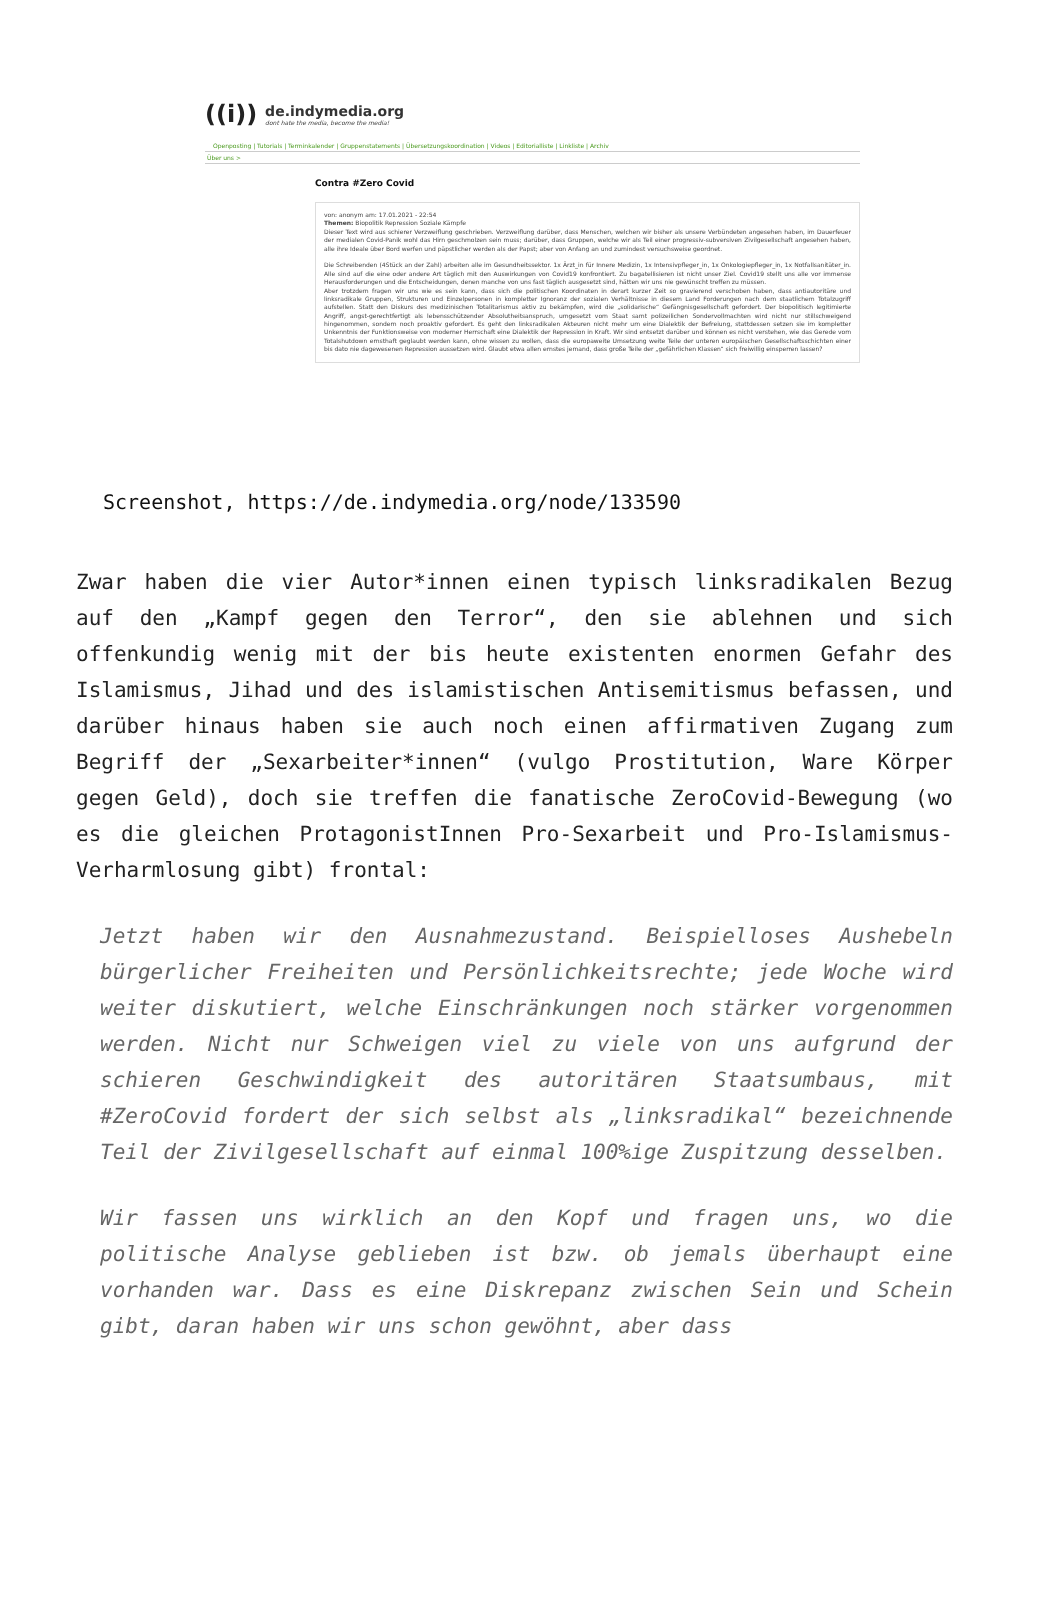((i))
de.indymedia.org
dont hate the media, become the media!
Openposting | Tutorials | Terminkalender | Gruppenstatements | Übersetzungskoordination | Videos | Editorialliste | Linkliste | Archiv
Über uns >
Contra #Zero Covid
von: anonym am: 17.01.2021 - 22:54
Themen: Biopolitik Repression Soziale Kämpfe
Dieser Text wird aus schierer Verzweiflung geschrieben. Verzweiflung darüber, dass Menschen, welchen wir bisher als unsere Verbündeten angesehen haben, im Dauerfeuer der medialen Covid-Panik wohl das Hirn geschmolzen sein muss; darüber, dass Gruppen, welche wir als Teil einer progressiv-subversiven Zivilgesellschaft angesehen haben, alle ihre Ideale über Bord werfen und päpstlicher werden als der Papst; aber von Anfang an und zumindest versuchsweise geordnet.
Die Schreibenden (4Stück an der Zahl) arbeiten alle im Gesundheitssektor. 1x Ärzt_in für Innere Medizin, 1x Intensivpfleger_in, 1x Onkologiepfleger_in, 1x Notfallsanitäter_in. Alle sind auf die eine oder andere Art täglich mit den Auswirkungen von Covid19 konfrontiert. Zu bagatellisieren ist nicht unser Ziel. Covid19 stellt uns alle vor immense Herausforderungen und die Entscheidungen, denen manche von uns fast täglich ausgesetzt sind, hätten wir uns nie gewünscht treffen zu müssen.
Aber trotzdem fragen wir uns wie es sein kann, dass sich die politischen Koordinaten in derart kurzer Zeit so gravierend verschoben haben, dass antiautoritäre und linksradikale Gruppen, Strukturen und Einzelpersonen in kompletter Ignoranz der sozialen Verhältnisse in diesem Land Forderungen nach dem staatlichem Totalzugriff aufstellen. Statt den Diskurs des medizinischen Totalitarismus aktiv zu bekämpfen, wird die „solidarische“ Gefängnisgesellschaft gefordert. Der biopolitisch legitimierte Angriff, angst-gerechtfertigt als lebensschützender Absolutheitsanspruch, umgesetzt vom Staat samt polizeilichen Sondervollmachten wird nicht nur stillschweigend hingenommen, sondern noch proaktiv gefordert. Es geht den linksradikalen Akteuren nicht mehr um eine Dialektik der Befreiung, stattdessen setzen sie im kompletter Unkenntnis der Funktionsweise von moderner Herrschaft eine Dialektik der Repression in Kraft. Wir sind entsetzt darüber und können es nicht verstehen, wie das Gerede vom Totalshutdown ernsthaft geglaubt werden kann, ohne wissen zu wollen, dass die europaweite Umsetzung weite Teile der unteren europäischen Gesellschaftsschichten einer bis dato nie dagewesenen Repression aussetzen wird. Glaubt etwa allen ernstes jemand, dass große Teile der „gefährlichen Klassen“ sich freiwillig einsperren lassen?
Screenshot, https://de.indymedia.org/node/133590
Zwar haben die vier Autor*innen einen typisch linksradikalen Bezug auf den „Kampf gegen den Terror“, den sie ablehnen und sich offenkundig wenig mit der bis heute existenten enormen Gefahr des Islamismus, Jihad und des islamistischen Antisemitismus befassen, und darüber hinaus haben sie auch noch einen affirmativen Zugang zum Begriff der „Sexarbeiter*innen“ (vulgo Prostitution, Ware Körper gegen Geld), doch sie treffen die fanatische ZeroCovid-Bewegung (wo es die gleichen ProtagonistInnen Pro-Sexarbeit und Pro-Islamismus-Verharmlosung gibt) frontal:
Jetzt haben wir den Ausnahmezustand. Beispielloses Aushebeln bürgerlicher Freiheiten und Persönlichkeitsrechte; jede Woche wird weiter diskutiert, welche Einschränkungen noch stärker vorgenommen werden. Nicht nur Schweigen viel zu viele von uns aufgrund der schieren Geschwindigkeit des autoritären Staatsumbaus, mit #ZeroCovid fordert der sich selbst als „linksradikal“ bezeichnende Teil der Zivilgesellschaft auf einmal 100%ige Zuspitzung desselben.
Wir fassen uns wirklich an den Kopf und fragen uns, wo die politische Analyse geblieben ist bzw. ob jemals überhaupt eine vorhanden war. Dass es eine Diskrepanz zwischen Sein und Schein gibt, daran haben wir uns schon gewöhnt, aber dass